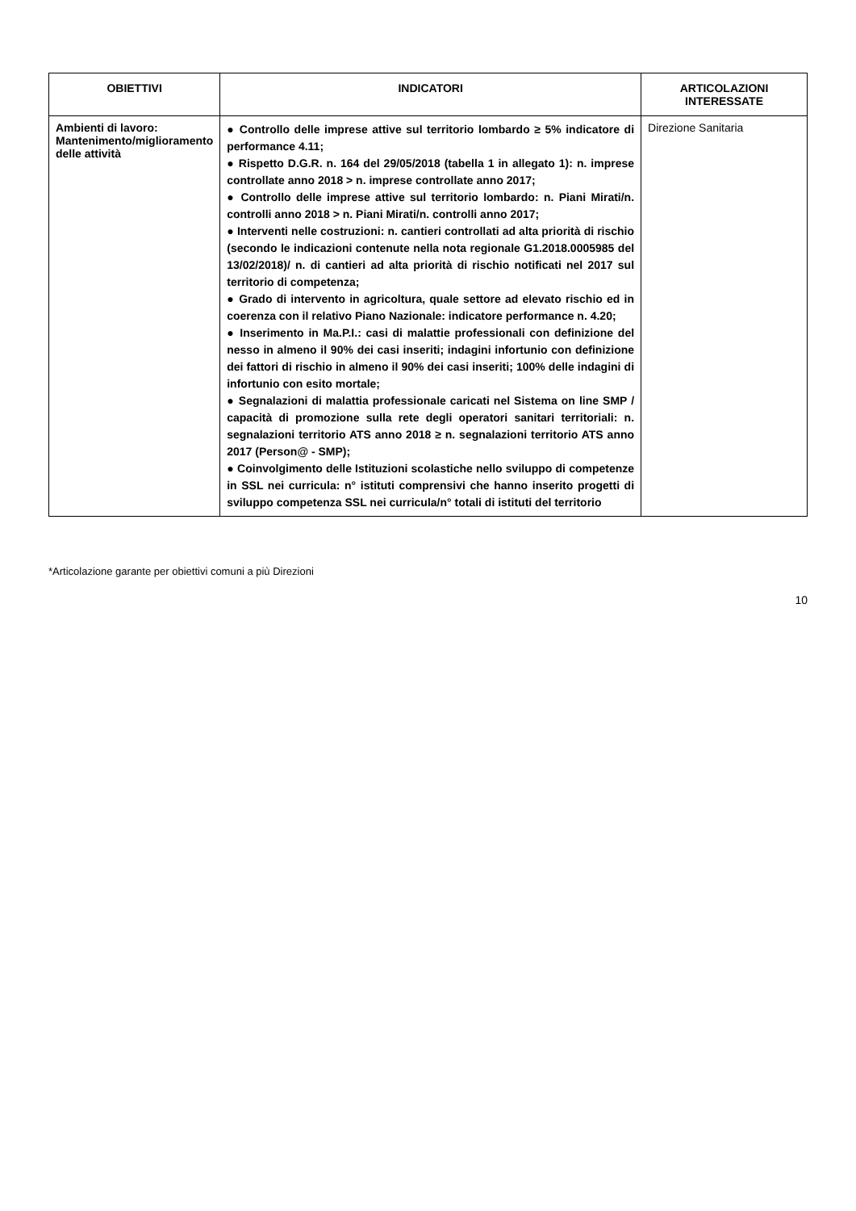| OBIETTIVI | INDICATORI | ARTICOLAZIONI INTERESSATE |
| --- | --- | --- |
| Ambienti di lavoro: Mantenimento/miglioramento delle attività | ● Controllo delle imprese attive sul territorio lombardo ≥ 5% indicatore di performance 4.11; ● Rispetto D.G.R. n. 164 del 29/05/2018 (tabella 1 in allegato 1): n. imprese controllate anno 2018 > n. imprese controllate anno 2017; ● Controllo delle imprese attive sul territorio lombardo: n. Piani Mirati/n. controlli anno 2018 > n. Piani Mirati/n. controlli anno 2017; ● Interventi nelle costruzioni: n. cantieri controllati ad alta priorità di rischio (secondo le indicazioni contenute nella nota regionale G1.2018.0005985 del 13/02/2018)/ n. di cantieri ad alta priorità di rischio notificati nel 2017 sul territorio di competenza; ● Grado di intervento in agricoltura, quale settore ad elevato rischio ed in coerenza con il relativo Piano Nazionale: indicatore performance n. 4.20; ● Inserimento in Ma.P.I.: casi di malattie professionali con definizione del nesso in almeno il 90% dei casi inseriti; indagini infortunio con definizione dei fattori di rischio in almeno il 90% dei casi inseriti; 100% delle indagini di infortunio con esito mortale; ● Segnalazioni di malattia professionale caricati nel Sistema on line SMP / capacità di promozione sulla rete degli operatori sanitari territoriali: n. segnalazioni territorio ATS anno 2018 ≥ n. segnalazioni territorio ATS anno 2017 (Person@ - SMP); ● Coinvolgimento delle Istituzioni scolastiche nello sviluppo di competenze in SSL nei curricula: n° istituti comprensivi che hanno inserito progetti di sviluppo competenza SSL nei curricula/n° totali di istituti del territorio | Direzione Sanitaria |
*Articolazione garante per obiettivi comuni a più Direzioni
10